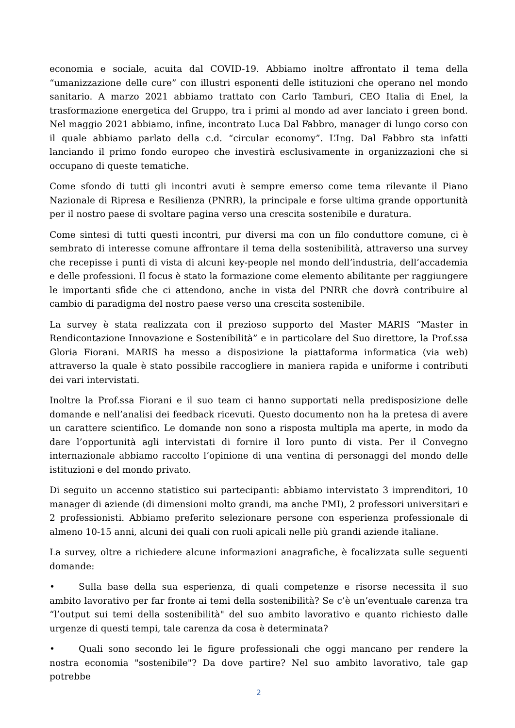economia e sociale, acuita dal COVID-19. Abbiamo inoltre affrontato il tema della “umanizzazione delle cure” con illustri esponenti delle istituzioni che operano nel mondo sanitario. A marzo 2021 abbiamo trattato con Carlo Tamburi, CEO Italia di Enel, la trasformazione energetica del Gruppo, tra i primi al mondo ad aver lanciato i green bond. Nel maggio 2021 abbiamo, infine, incontrato Luca Dal Fabbro, manager di lungo corso con il quale abbiamo parlato della c.d. “circular economy”. L’Ing. Dal Fabbro sta infatti lanciando il primo fondo europeo che investirà esclusivamente in organizzazioni che si occupano di queste tematiche.
Come sfondo di tutti gli incontri avuti è sempre emerso come tema rilevante il Piano Nazionale di Ripresa e Resilienza (PNRR), la principale e forse ultima grande opportunità per il nostro paese di svoltare pagina verso una crescita sostenibile e duratura.
Come sintesi di tutti questi incontri, pur diversi ma con un filo conduttore comune, ci è sembrato di interesse comune affrontare il tema della sostenibilità, attraverso una survey che recepisse i punti di vista di alcuni key-people nel mondo dell’industria, dell’accademia e delle professioni. Il focus è stato la formazione come elemento abilitante per raggiungere le importanti sfide che ci attendono, anche in vista del PNRR che dovrà contribuire al cambio di paradigma del nostro paese verso una crescita sostenibile.
La survey è stata realizzata con il prezioso supporto del Master MARIS “Master in Rendicontazione Innovazione e Sostenibilità” e in particolare del Suo direttore, la Prof.ssa Gloria Fiorani. MARIS ha messo a disposizione la piattaforma informatica (via web) attraverso la quale è stato possibile raccogliere in maniera rapida e uniforme i contributi dei vari intervistati.
Inoltre la Prof.ssa Fiorani e il suo team ci hanno supportati nella predisposizione delle domande e nell’analisi dei feedback ricevuti. Questo documento non ha la pretesa di avere un carattere scientifico. Le domande non sono a risposta multipla ma aperte, in modo da dare l’opportunità agli intervistati di fornire il loro punto di vista. Per il Convegno internazionale abbiamo raccolto l’opinione di una ventina di personaggi del mondo delle istituzioni e del mondo privato.
Di seguito un accenno statistico sui partecipanti: abbiamo intervistato 3 imprenditori, 10 manager di aziende (di dimensioni molto grandi, ma anche PMI), 2 professori universitari e 2 professionisti. Abbiamo preferito selezionare persone con esperienza professionale di almeno 10-15 anni, alcuni dei quali con ruoli apicali nelle più grandi aziende italiane.
La survey, oltre a richiedere alcune informazioni anagrafiche, è focalizzata sulle seguenti domande:
• Sulla base della sua esperienza, di quali competenze e risorse necessita il suo ambito lavorativo per far fronte ai temi della sostenibilità? Se c’è un’eventuale carenza tra “l’output sui temi della sostenibilità" del suo ambito lavorativo e quanto richiesto dalle urgenze di questi tempi, tale carenza da cosa è determinata?
• Quali sono secondo lei le figure professionali che oggi mancano per rendere la nostra economia "sostenibile"? Da dove partire? Nel suo ambito lavorativo, tale gap potrebbe
2